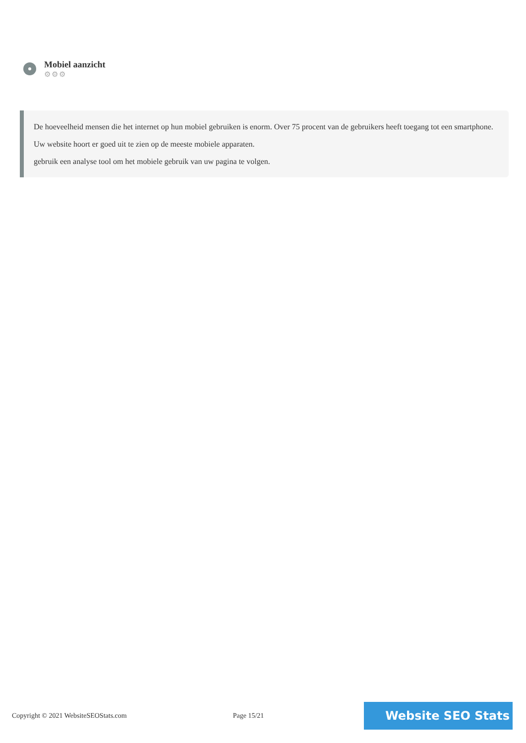Mobiel aanzicht
⚙⚙⚙
De hoeveelheid mensen die het internet op hun mobiel gebruiken is enorm. Over 75 procent van de gebruikers heeft toegang tot een smartphone.
Uw website hoort er goed uit te zien op de meeste mobiele apparaten.
gebruik een analyse tool om het mobiele gebruik van uw pagina te volgen.
Copyright © 2021 WebsiteSEOStats.com Page 15/21
Website SEO Stats